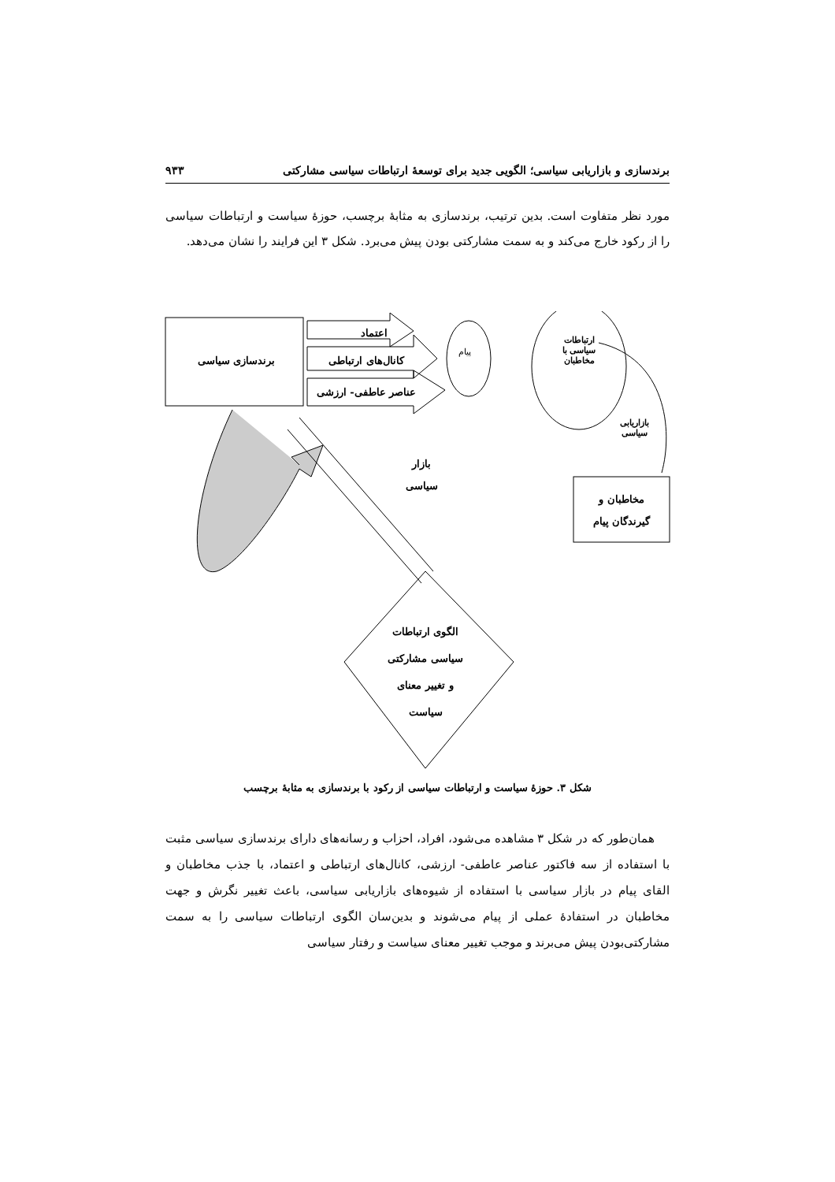برندسازی و بازاریابی سیاسی؛ الگویی جدید برای توسعهٔ ارتباطات سیاسی مشارکتی ۹۳۳
مورد نظر متفاوت است. بدین ترتیب، برندسازی به مثابهٔ برچسب، حوزهٔ سیاست و ارتباطات سیاسی را از رکود خارج می‌کند و به سمت مشارکتی بودن پیش می‌برد. شکل ۳ این فرایند را نشان می‌دهد.
برندسازی سیاسی
اعتماد
کانال‌های ارتباطی
عناصر عاطفی- ارزشی
پیام
ارتباطات
سیاسی با
مخاطبان
بازاریابی
سیاسی
بازار
سیاسی
مخاطبان و
گیرندگان پیام
الگوی ارتباطات
سیاسی مشارکتی
و تغییر معنای
سیاست
شکل ۳. حوزهٔ سیاست و ارتباطات سیاسی از رکود با برندسازی به مثابهٔ برچسب
همان‌طور که در شکل ۳ مشاهده می‌شود، افراد، احزاب و رسانه‌های دارای برندسازی سیاسی مثبت با استفاده از سه فاکتور عناصر عاطفی- ارزشی، کانال‌های ارتباطی و اعتماد، با جذب مخاطبان و القای پیام در بازار سیاسی با استفاده از شیوه‌های بازاریابی سیاسی، باعث تغییر نگرش و جهت مخاطبان در استفادهٔ عملی از پیام می‌شوند و بدین‌سان الگوی ارتباطات سیاسی را به سمت مشارکتی‌بودن پیش می‌برند و موجب تغییر معنای سیاست و رفتار سیاسی